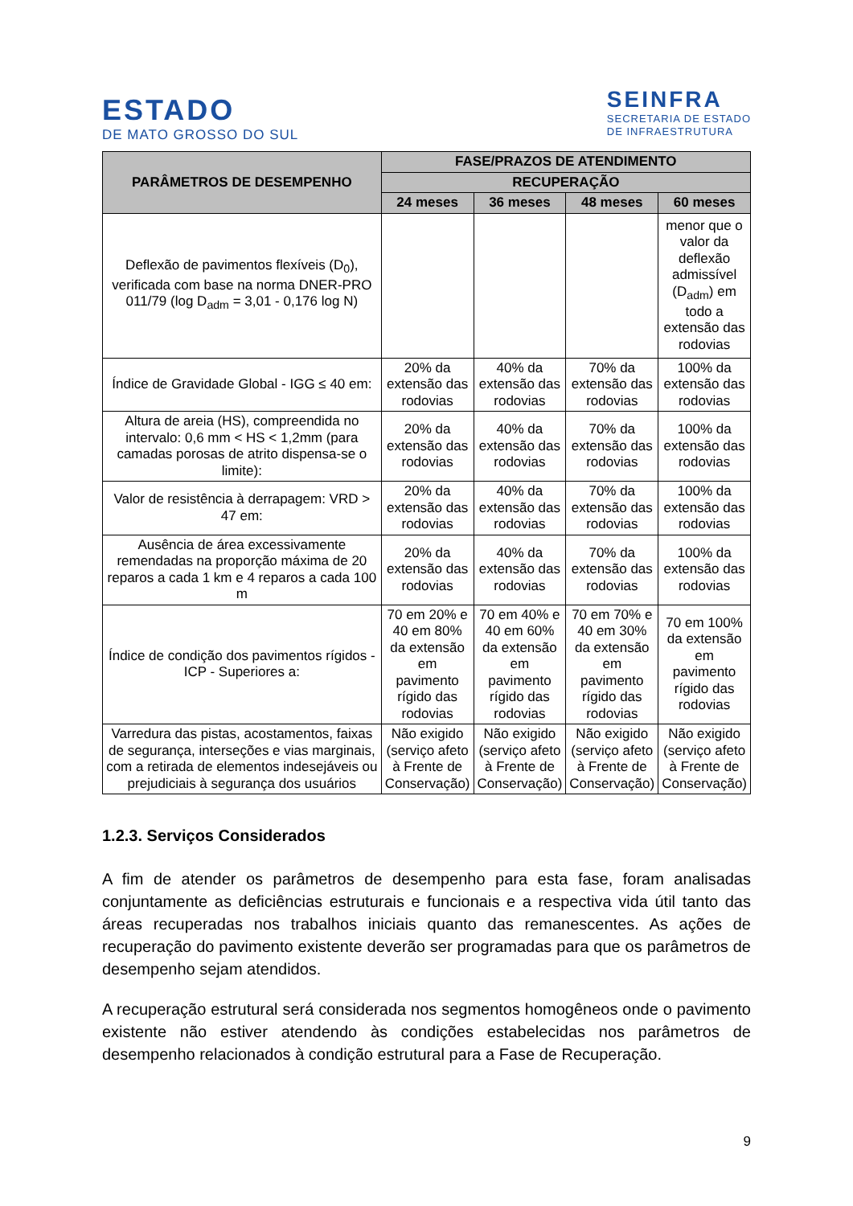ESTADO
DE MATO GROSSO DO SUL
SEINFRA
SECRETARIA DE ESTADO
DE INFRAESTRUTURA
| PARÂMETROS DE DESEMPENHO | FASE/PRAZOS DE ATENDIMENTO | | | |
| --- | --- | --- | --- | --- |
| | RECUPERAÇÃO | | | |
| | 24 meses | 36 meses | 48 meses | 60 meses |
| Deflexão de pavimentos flexíveis (D<sub>0</sub>), verificada com base na norma DNER-PRO 011/79 (log D<sub>adm</sub> = 3,01 - 0,176 log N) | | | | menor que o valor da deflexão admissível (D<sub>adm</sub>) em todo a extensão das rodovias |
| Índice de Gravidade Global - IGG ≤ 40 em: | 20% da extensão das rodovias | 40% da extensão das rodovias | 70% da extensão das rodovias | 100% da extensão das rodovias |
| Altura de areia (HS), compreendida no intervalo: 0,6 mm < HS < 1,2mm (para camadas porosas de atrito dispensa-se o limite): | 20% da extensão das rodovias | 40% da extensão das rodovias | 70% da extensão das rodovias | 100% da extensão das rodovias |
| Valor de resistência à derrapagem: VRD > 47 em: | 20% da extensão das rodovias | 40% da extensão das rodovias | 70% da extensão das rodovias | 100% da extensão das rodovias |
| Ausência de área excessivamente remendadas na proporção máxima de 20 reparos a cada 1 km e 4 reparos a cada 100 m | 20% da extensão das rodovias | 40% da extensão das rodovias | 70% da extensão das rodovias | 100% da extensão das rodovias |
| Índice de condição dos pavimentos rígidos - ICP - Superiores a: | 70 em 20% e 40 em 80% da extensão em pavimento rígido das rodovias | 70 em 40% e 40 em 60% da extensão em pavimento rígido das rodovias | 70 em 70% e 40 em 30% da extensão em pavimento rígido das rodovias | 70 em 100% da extensão em pavimento rígido das rodovias |
| Varredura das pistas, acostamentos, faixas de segurança, interseções e vias marginais, com a retirada de elementos indesejáveis ou prejudiciais à segurança dos usuários | Não exigido (serviço afeto à Frente de Conservação) | Não exigido (serviço afeto à Frente de Conservação) | Não exigido (serviço afeto à Frente de Conservação) | Não exigido (serviço afeto à Frente de Conservação) |
1.2.3. Serviços Considerados
A fim de atender os parâmetros de desempenho para esta fase, foram analisadas conjuntamente as deficiências estruturais e funcionais e a respectiva vida útil tanto das áreas recuperadas nos trabalhos iniciais quanto das remanescentes. As ações de recuperação do pavimento existente deverão ser programadas para que os parâmetros de desempenho sejam atendidos.
A recuperação estrutural será considerada nos segmentos homogêneos onde o pavimento existente não estiver atendendo às condições estabelecidas nos parâmetros de desempenho relacionados à condição estrutural para a Fase de Recuperação.
9